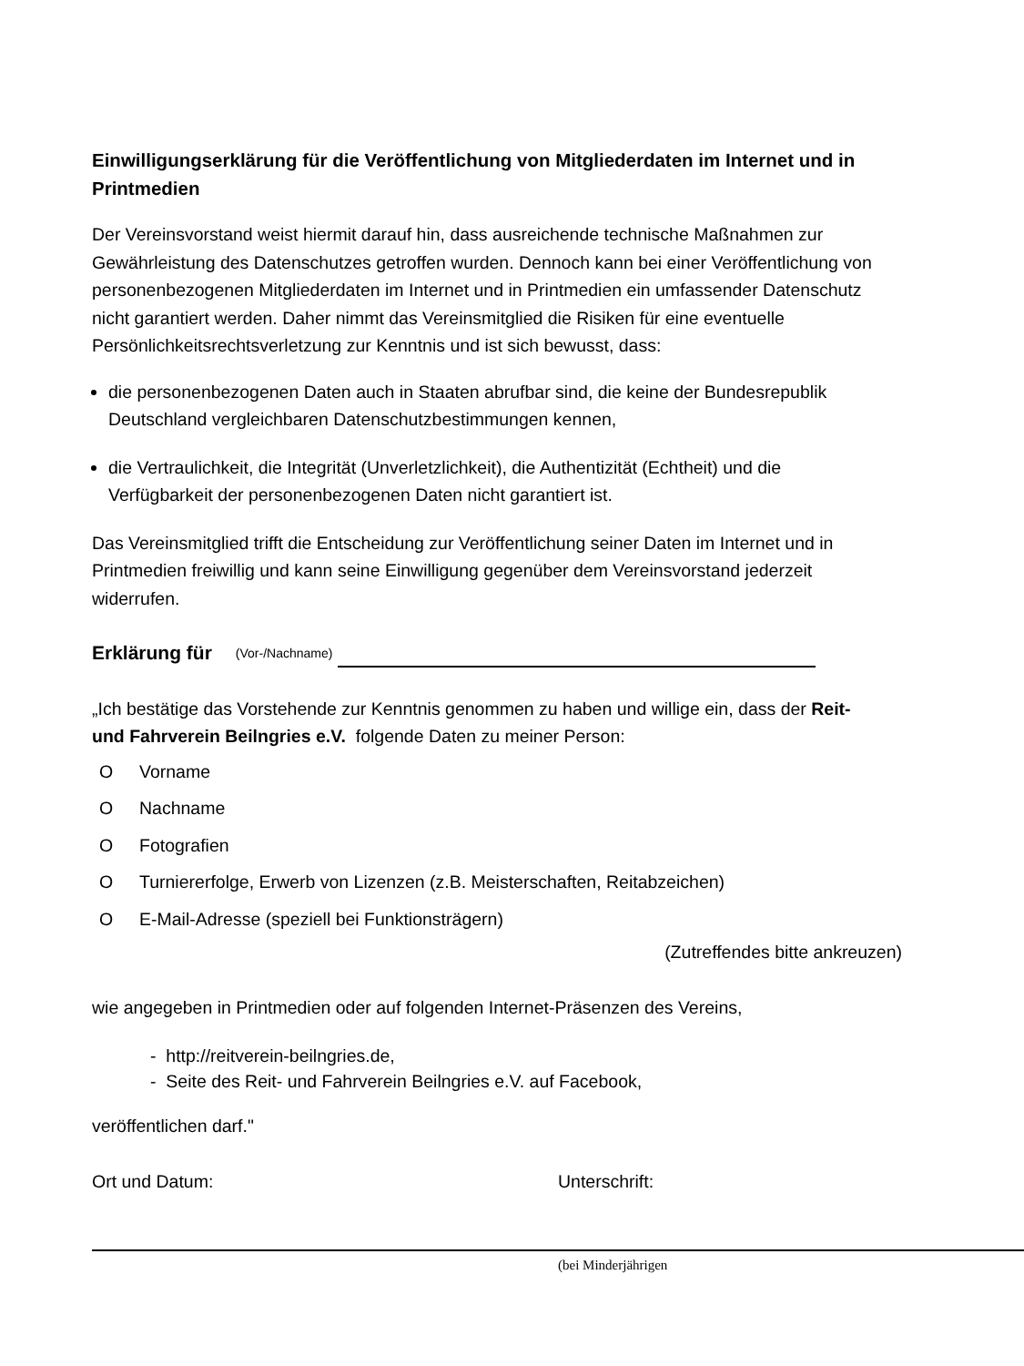Einwilligungserklärung für die Veröffentlichung von Mitgliederdaten im Internet und in Printmedien
Der Vereinsvorstand weist hiermit darauf hin, dass ausreichende technische Maßnahmen zur Gewährleistung des Datenschutzes getroffen wurden. Dennoch kann bei einer Veröffentlichung von personenbezogenen Mitgliederdaten im Internet und in Printmedien ein umfassender Datenschutz nicht garantiert werden. Daher nimmt das Vereinsmitglied die Risiken für eine eventuelle Persönlichkeitsrechtsverletzung zur Kenntnis und ist sich bewusst, dass:
die personenbezogenen Daten auch in Staaten abrufbar sind, die keine der Bundesrepublik Deutschland vergleichbaren Datenschutzbestimmungen kennen,
die Vertraulichkeit, die Integrität (Unverletzlichkeit), die Authentizität (Echtheit) und die Verfügbarkeit der personenbezogenen Daten nicht garantiert ist.
Das Vereinsmitglied trifft die Entscheidung zur Veröffentlichung seiner Daten im Internet und in Printmedien freiwillig und kann seine Einwilligung gegenüber dem Vereinsvorstand jederzeit widerrufen.
Erklärung für (Vor-/Nachname)
„Ich bestätige das Vorstehende zur Kenntnis genommen zu haben und willige ein, dass der Reit- und Fahrverein Beilngries e.V. folgende Daten zu meiner Person:
O Vorname
O Nachname
O Fotografien
O Turniererfolge, Erwerb von Lizenzen (z.B. Meisterschaften, Reitabzeichen)
O E-Mail-Adresse (speziell bei Funktionsträgern)
(Zutreffendes bitte ankreuzen)
wie angegeben in Printmedien oder auf folgenden Internet-Präsenzen des Vereins,
- http://reitverein-beilngries.de,
- Seite des Reit- und Fahrverein Beilngries e.V. auf Facebook,
veröffentlichen darf."
Ort und Datum: Unterschrift:
(bei Minderjährigen